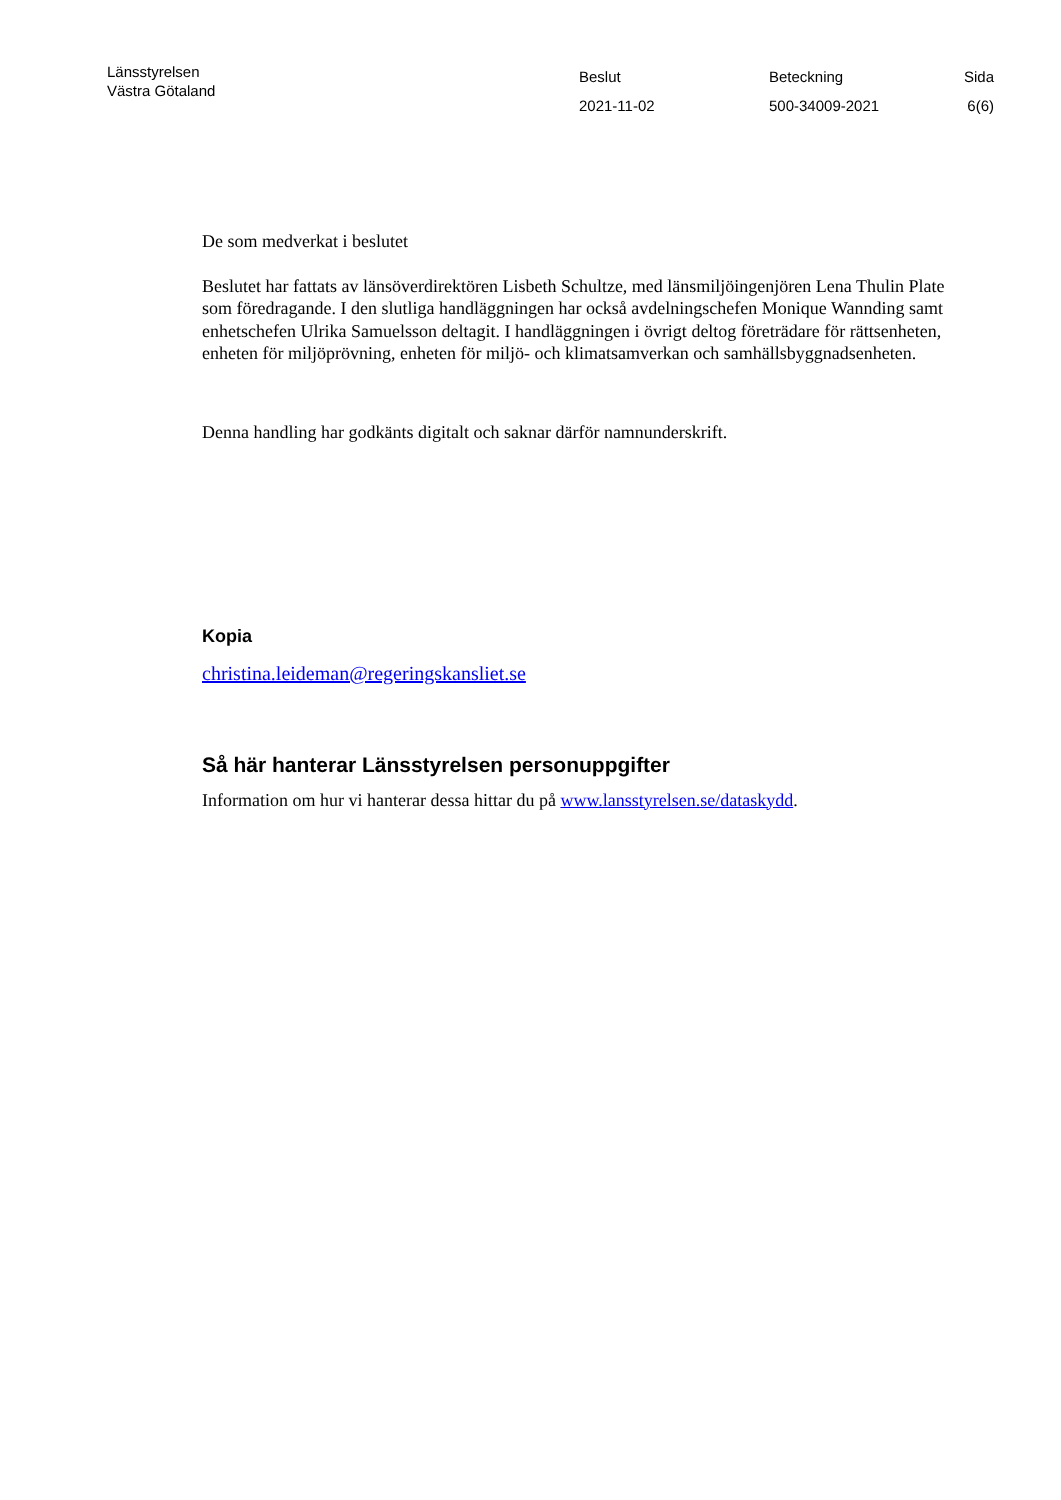Länsstyrelsen
Västra Götaland
Beslut
2021-11-02
Beteckning
500-34009-2021
Sida
6(6)
De som medverkat i beslutet
Beslutet har fattats av länsöverdirektören Lisbeth Schultze, med länsmiljöingenjören Lena Thulin Plate som föredragande. I den slutliga handläggningen har också avdelningschefen Monique Wannding samt enhetschefen Ulrika Samuelsson deltagit. I handläggningen i övrigt deltog företrädare för rättsenheten, enheten för miljöprövning, enheten för miljö- och klimatsamverkan och samhällsbyggnadsenheten.
Denna handling har godkänts digitalt och saknar därför namnunderskrift.
Kopia
christina.leideman@regeringskansliet.se
Så här hanterar Länsstyrelsen personuppgifter
Information om hur vi hanterar dessa hittar du på www.lansstyrelsen.se/dataskydd.